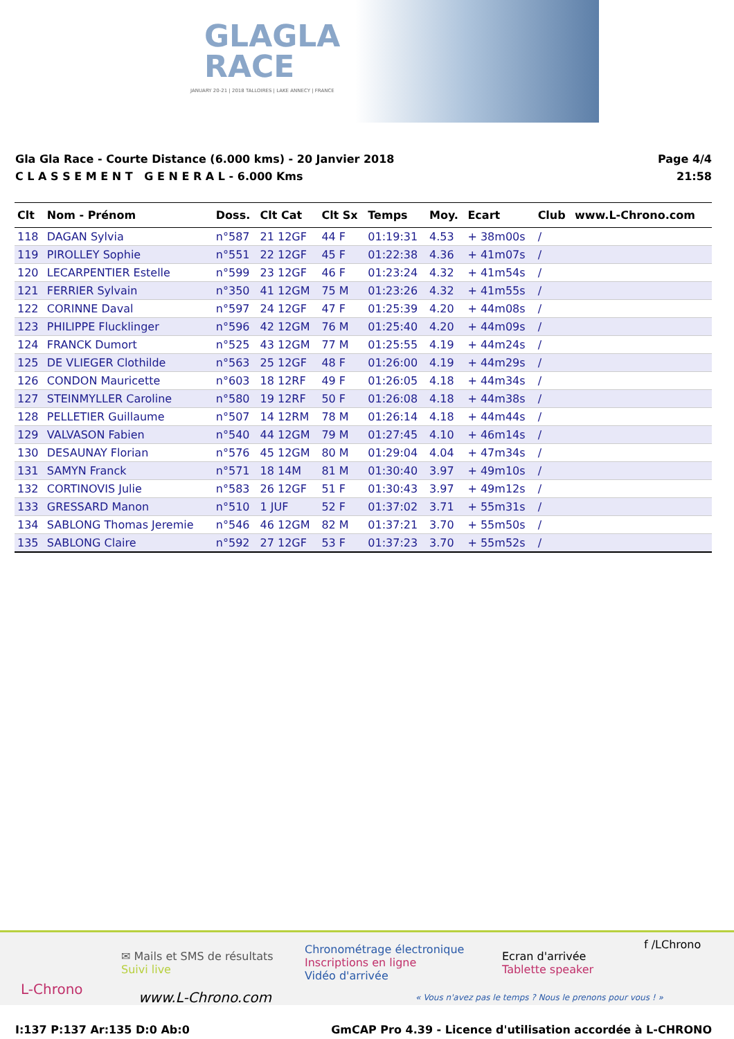GLAGLA
RACE
JANUARY 20-21 | 2018 TALLOIRES | LAKE ANNECY | FRANCE
Gla Gla Race - Courte Distance (6.000 kms) - 20 Janvier 2018
C L A S S E M E N T G E N E R A L - 6.000 Kms
Page 4/4
21:58
| Clt | Nom - Prénom | Doss. | Clt Cat | Clt Sx | Temps | Moy. | Ecart | Club | www.L-Chrono.com |
| --- | --- | --- | --- | --- | --- | --- | --- | --- | --- |
| 118 | DAGAN Sylvia | n°587 | 21 12GF | 44 F | 01:19:31 | 4.53 | + 38m00s | / | |
| 119 | PIROLLEY Sophie | n°551 | 22 12GF | 45 F | 01:22:38 | 4.36 | + 41m07s | / | |
| 120 | LECARPENTIER Estelle | n°599 | 23 12GF | 46 F | 01:23:24 | 4.32 | + 41m54s | / | |
| 121 | FERRIER Sylvain | n°350 | 41 12GM | 75 M | 01:23:26 | 4.32 | + 41m55s | / | |
| 122 | CORINNE Daval | n°597 | 24 12GF | 47 F | 01:25:39 | 4.20 | + 44m08s | / | |
| 123 | PHILIPPE Flucklinger | n°596 | 42 12GM | 76 M | 01:25:40 | 4.20 | + 44m09s | / | |
| 124 | FRANCK Dumort | n°525 | 43 12GM | 77 M | 01:25:55 | 4.19 | + 44m24s | / | |
| 125 | DE VLIEGER Clothilde | n°563 | 25 12GF | 48 F | 01:26:00 | 4.19 | + 44m29s | / | |
| 126 | CONDON Mauricette | n°603 | 18 12RF | 49 F | 01:26:05 | 4.18 | + 44m34s | / | |
| 127 | STEINMYLLER Caroline | n°580 | 19 12RF | 50 F | 01:26:08 | 4.18 | + 44m38s | / | |
| 128 | PELLETIER Guillaume | n°507 | 14 12RM | 78 M | 01:26:14 | 4.18 | + 44m44s | / | |
| 129 | VALVASON Fabien | n°540 | 44 12GM | 79 M | 01:27:45 | 4.10 | + 46m14s | / | |
| 130 | DESAUNAY Florian | n°576 | 45 12GM | 80 M | 01:29:04 | 4.04 | + 47m34s | / | |
| 131 | SAMYN Franck | n°571 | 18 14M | 81 M | 01:30:40 | 3.97 | + 49m10s | / | |
| 132 | CORTINOVIS Julie | n°583 | 26 12GF | 51 F | 01:30:43 | 3.97 | + 49m12s | / | |
| 133 | GRESSARD Manon | n°510 | 1 JUF | 52 F | 01:37:02 | 3.71 | + 55m31s | / | |
| 134 | SABLONG Thomas Jeremie | n°546 | 46 12GM | 82 M | 01:37:21 | 3.70 | + 55m50s | / | |
| 135 | SABLONG Claire | n°592 | 27 12GF | 53 F | 01:37:23 | 3.70 | + 55m52s | / | |
L-Chrono
✉ Mails et SMS de résultats
Suivi live
www.L-Chrono.com
Chronométrage électronique
Inscriptions en ligne
Vidéo d'arrivée
Ecran d'arrivée
Tablette speaker
f /LChrono
« Vous n'avez pas le temps ? Nous le prenons pour vous ! »
I:137 P:137 Ar:135 D:0 Ab:0 GmCAP Pro 4.39 - Licence d'utilisation accordée à L-CHRONO